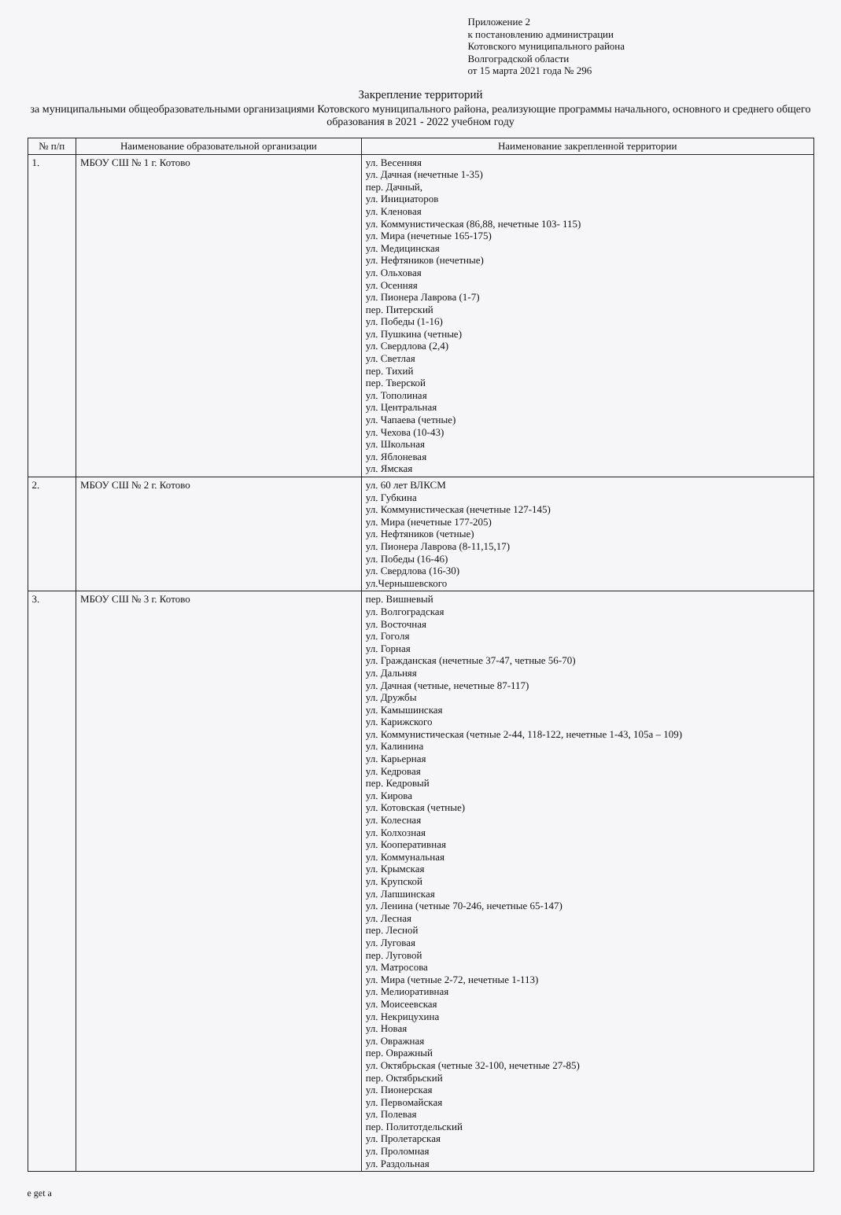Приложение 2
к постановлению администрации
Котовского муниципального района
Волгоградской области
от 15 марта 2021 года № 296
Закрепление территорий
за муниципальными общеобразовательными организациями Котовского муниципального района, реализующие программы начального, основного и среднего общего образования в 2021 - 2022 учебном году
| № п/п | Наименование образовательной организации | Наименование закрепленной территории |
| --- | --- | --- |
| 1. | МБОУ СШ № 1 г. Котово | ул. Весенняя ул. Дачная (нечетные 1-35) пер. Дачный, ул. Инициаторов ул. Кленовая ул. Коммунистическая (86,88, нечетные 103- 115) ул. Мира (нечетные 165-175) ул. Медицинская ул. Нефтяников (нечетные) ул. Ольховая ул. Осенняя ул. Пионера Лаврова (1-7) пер. Питерский ул. Победы (1-16) ул. Пушкина (четные) ул. Свердлова (2,4) ул. Светлая пер. Тихий пер. Тверской ул. Тополиная ул. Центральная ул. Чапаева (четные) ул. Чехова (10-43) ул. Школьная ул. Яблоневая ул. Ямская |
| 2. | МБОУ СШ № 2 г. Котово | ул. 60 лет ВЛКСМ ул. Губкина ул. Коммунистическая (нечетные 127-145) ул. Мира (нечетные 177-205) ул. Нефтяников (четные) ул. Пионера Лаврова (8-11,15,17) ул. Победы (16-46) ул. Свердлова (16-30) ул.Чернышевского |
| 3. | МБОУ СШ № 3 г. Котово | пер. Вишневый ул. Волгоградская ул. Восточная ул. Гоголя ул. Горная ул. Гражданская (нечетные 37-47, четные 56-70) ул. Дальняя ул. Дачная (четные, нечетные 87-117) ул. Дружбы ул. Камышинская ул. Карижского ул. Коммунистическая (четные 2-44, 118-122, нечетные 1-43, 105а – 109) ул. Калинина ул. Карьерная ул. Кедровая пер. Кедровый ул. Кирова ул. Котовская (четные) ул. Колесная ул. Колхозная ул. Кооперативная ул. Коммунальная ул. Крымская ул. Крупской ул. Лапшинская ул. Ленина (четные 70-246, нечетные 65-147) ул. Лесная пер. Лесной ул. Луговая пер. Луговой ул. Матросова ул. Мира (четные 2-72, нечетные 1-113) ул. Мелиоративная ул. Моисеевская ул. Некрицухина ул. Новая ул. Овражная пер. Овражный ул. Октябрьская (четные 32-100, нечетные 27-85) пер. Октябрьский ул. Пионерская ул. Первомайская ул. Полевая пер. Политотдельский ул. Пролетарская ул. Проломная ул. Раздольная |
e get a